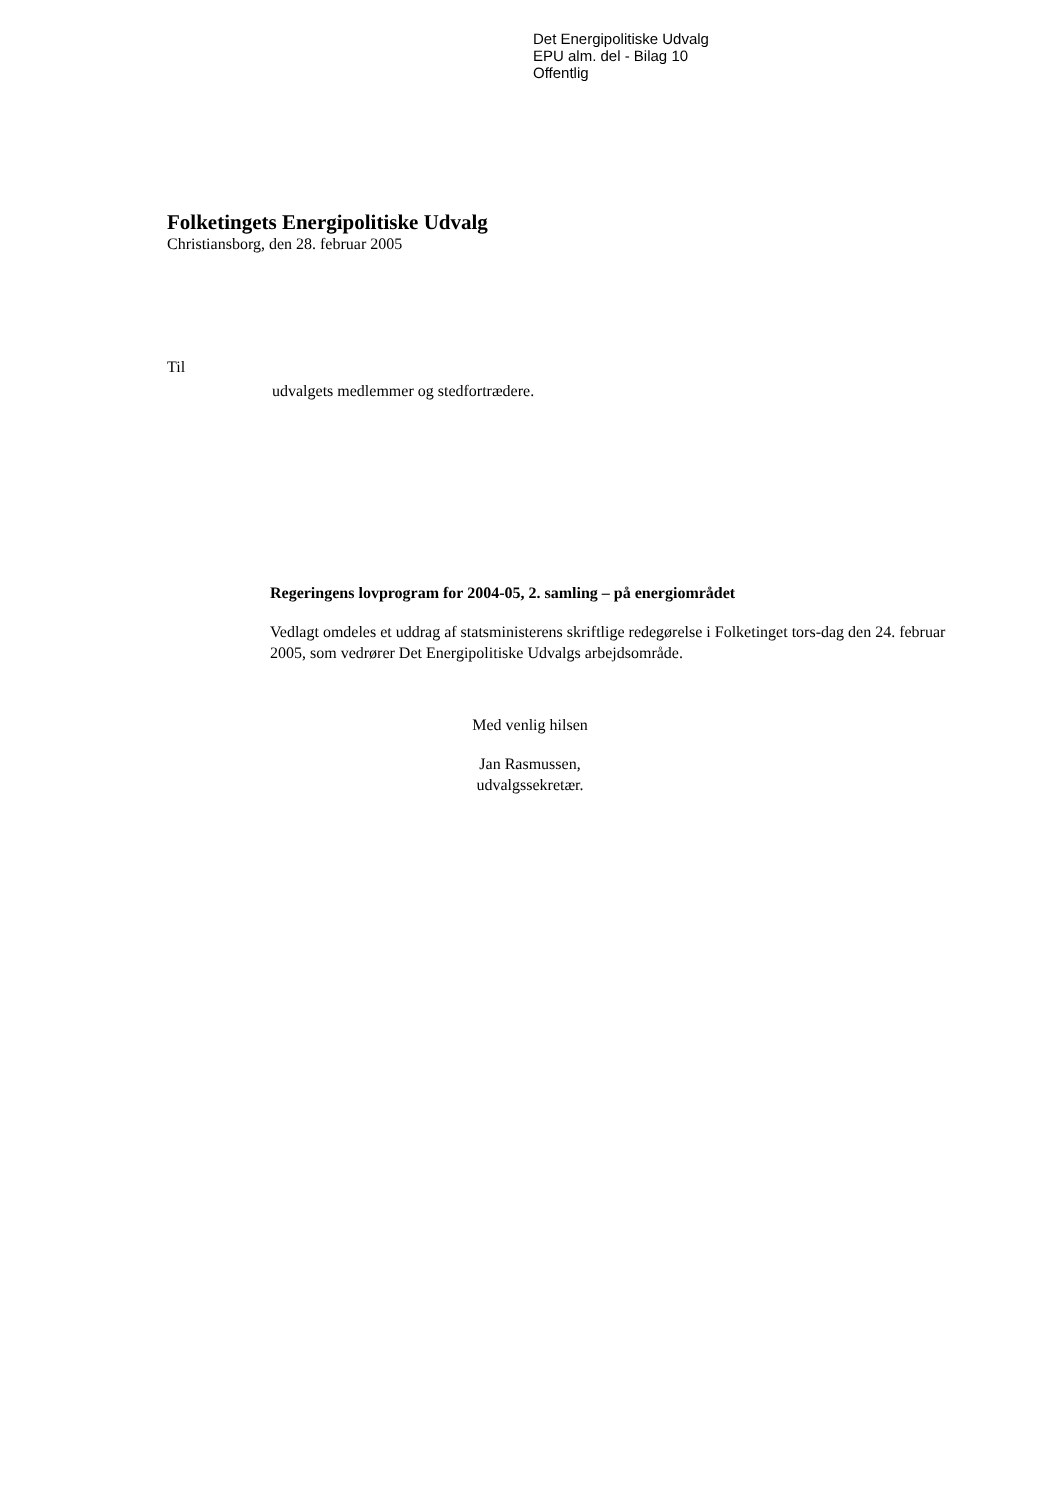Det Energipolitiske Udvalg
EPU alm. del - Bilag 10
Offentlig
Folketingets Energipolitiske Udvalg
Christiansborg, den 28. februar 2005
Til
udvalgets medlemmer og stedfortrædere.
Regeringens lovprogram for 2004-05, 2. samling – på energiområdet
Vedlagt omdeles et uddrag af statsministerens skriftlige redegørelse i Folketinget tors-dag den 24. februar 2005, som vedrører Det Energipolitiske Udvalgs arbejdsområde.
Med venlig hilsen
Jan Rasmussen,
udvalgssekretær.